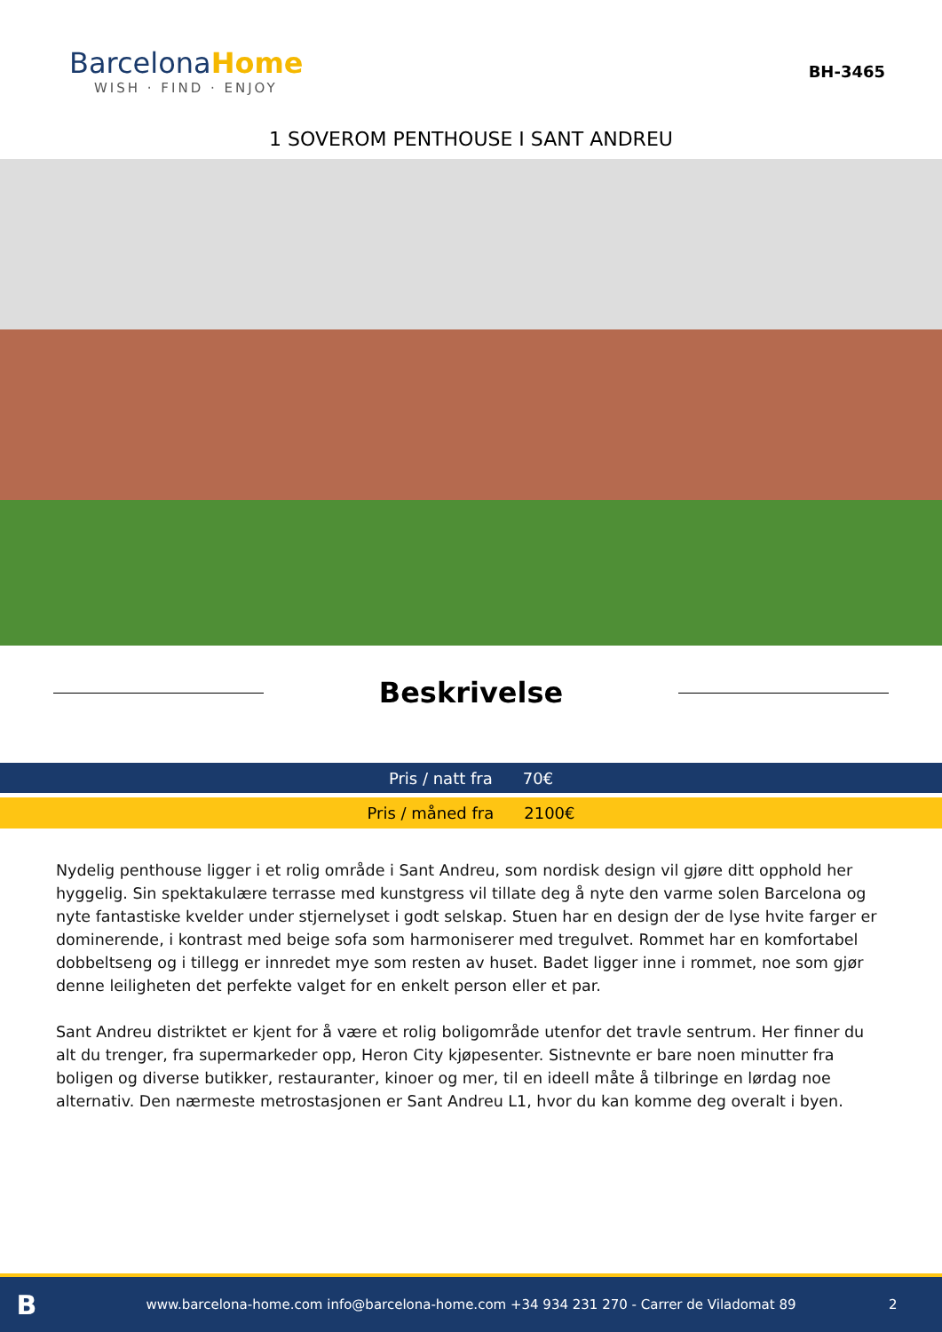Barcelona Home
WISH · FIND · ENJOY
BH-3465
1 SOVEROM PENTHOUSE I SANT ANDREU
Beskrivelse
Pris / natt fra 70€
Pris / måned fra 2100€
Nydelig penthouse ligger i et rolig område i Sant Andreu, som nordisk design vil gjøre ditt opphold her hyggelig. Sin spektakulære terrasse med kunstgress vil tillate deg å nyte den varme solen Barcelona og nyte fantastiske kvelder under stjernelyset i godt selskap. Stuen har en design der de lyse hvite farger er dominerende, i kontrast med beige sofa som harmoniserer med tregulvet. Rommet har en komfortabel dobbeltseng og i tillegg er innredet mye som resten av huset. Badet ligger inne i rommet, noe som gjør denne leiligheten det perfekte valget for en enkelt person eller et par.
Sant Andreu distriktet er kjent for å være et rolig boligområde utenfor det travle sentrum. Her finner du alt du trenger, fra supermarkeder opp, Heron City kjøpesenter. Sistnevnte er bare noen minutter fra boligen og diverse butikker, restauranter, kinoer og mer, til en ideell måte å tilbringe en lørdag noe alternativ. Den nærmeste metrostasjonen er Sant Andreu L1, hvor du kan komme deg overalt i byen.
Bwww.barcelona-home.com info@barcelona-home.com +34 934 231 270 - Carrer de Viladomat 89 2